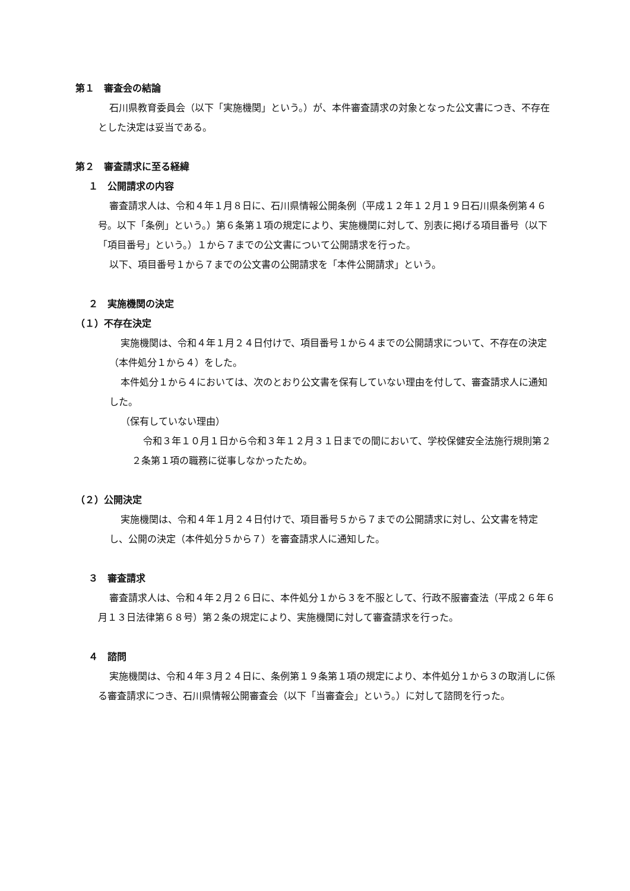第１　審査会の結論
石川県教育委員会（以下「実施機関」という。）が、本件審査請求の対象となった公文書につき、不存在とした決定は妥当である。
第２　審査請求に至る経緯
１　公開請求の内容
審査請求人は、令和４年１月８日に、石川県情報公開条例（平成１２年１２月１９日石川県条例第４６号。以下「条例」という。）第６条第１項の規定により、実施機関に対して、別表に掲げる項目番号（以下「項目番号」という。）１から７までの公文書について公開請求を行った。
以下、項目番号１から７までの公文書の公開請求を「本件公開請求」という。
２　実施機関の決定
（１）不存在決定
実施機関は、令和４年１月２４日付けで、項目番号１から４までの公開請求について、不存在の決定（本件処分１から４）をした。
本件処分１から４においては、次のとおり公文書を保有していない理由を付して、審査請求人に通知した。
（保有していない理由）
令和３年１０月１日から令和３年１２月３１日までの間において、学校保健安全法施行規則第２２条第１項の職務に従事しなかったため。
（２）公開決定
実施機関は、令和４年１月２４日付けで、項目番号５から７までの公開請求に対し、公文書を特定し、公開の決定（本件処分５から７）を審査請求人に通知した。
３　審査請求
審査請求人は、令和４年２月２６日に、本件処分１から３を不服として、行政不服審査法（平成２６年６月１３日法律第６８号）第２条の規定により、実施機関に対して審査請求を行った。
４　諮問
実施機関は、令和４年３月２４日に、条例第１９条第１項の規定により、本件処分１から３の取消しに係る審査請求につき、石川県情報公開審査会（以下「当審査会」という。）に対して諮問を行った。